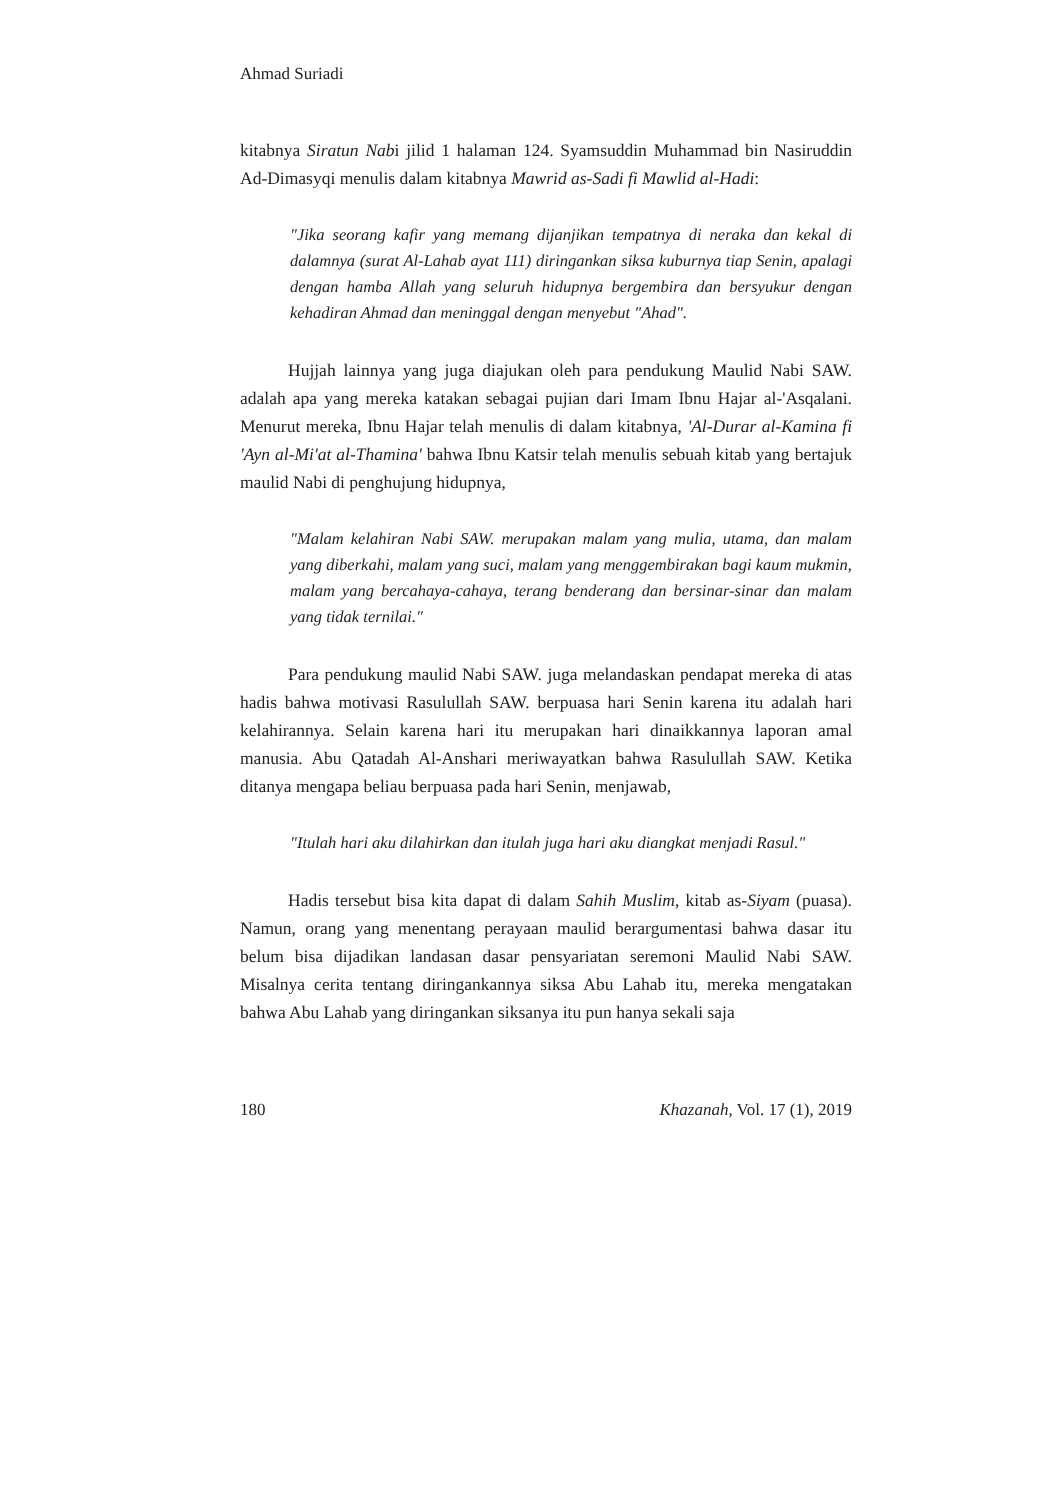Ahmad Suriadi
kitabnya Siratun Nabi jilid 1 halaman 124. Syamsuddin Muhammad bin Nasiruddin Ad-Dimasyqi menulis dalam kitabnya Mawrid as-Sadi fi Mawlid al-Hadi:
"Jika seorang kafir yang memang dijanjikan tempatnya di neraka dan kekal di dalamnya (surat Al-Lahab ayat 111) diringankan siksa kuburnya tiap Senin, apalagi dengan hamba Allah yang seluruh hidupnya bergembira dan bersyukur dengan kehadiran Ahmad dan meninggal dengan menyebut "Ahad".
Hujjah lainnya yang juga diajukan oleh para pendukung Maulid Nabi SAW. adalah apa yang mereka katakan sebagai pujian dari Imam Ibnu Hajar al-'Asqalani. Menurut mereka, Ibnu Hajar telah menulis di dalam kitabnya, 'Al-Durar al-Kamina fi 'Ayn al-Mi'at al-Thamina' bahwa Ibnu Katsir telah menulis sebuah kitab yang bertajuk maulid Nabi di penghujung hidupnya,
"Malam kelahiran Nabi SAW. merupakan malam yang mulia, utama, dan malam yang diberkahi, malam yang suci, malam yang menggembirakan bagi kaum mukmin, malam yang bercahaya-cahaya, terang benderang dan bersinar-sinar dan malam yang tidak ternilai."
Para pendukung maulid Nabi SAW. juga melandaskan pendapat mereka di atas hadis bahwa motivasi Rasulullah SAW. berpuasa hari Senin karena itu adalah hari kelahirannya. Selain karena hari itu merupakan hari dinaikkannya laporan amal manusia. Abu Qatadah Al-Anshari meriwayatkan bahwa Rasulullah SAW. Ketika ditanya mengapa beliau berpuasa pada hari Senin, menjawab,
"Itulah hari aku dilahirkan dan itulah juga hari aku diangkat menjadi Rasul."
Hadis tersebut bisa kita dapat di dalam Sahih Muslim, kitab as-Siyam (puasa). Namun, orang yang menentang perayaan maulid berargumentasi bahwa dasar itu belum bisa dijadikan landasan dasar pensyariatan seremoni Maulid Nabi SAW. Misalnya cerita tentang diringankannya siksa Abu Lahab itu, mereka mengatakan bahwa Abu Lahab yang diringankan siksanya itu pun hanya sekali saja
180 Khazanah, Vol. 17 (1), 2019